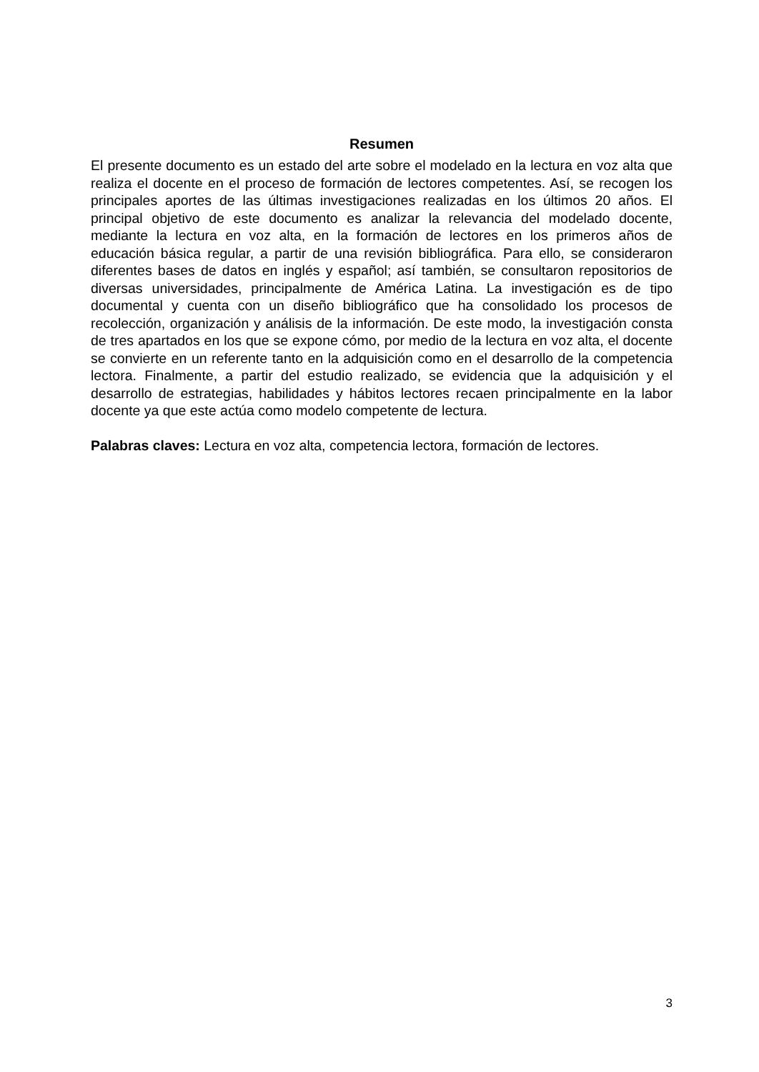Resumen
El presente documento es un estado del arte sobre el modelado en la lectura en voz alta que realiza el docente en el proceso de formación de lectores competentes. Así, se recogen los principales aportes de las últimas investigaciones realizadas en los últimos 20 años. El principal objetivo de este documento es analizar la relevancia del modelado docente, mediante la lectura en voz alta, en la formación de lectores en los primeros años de educación básica regular, a partir de una revisión bibliográfica. Para ello, se consideraron diferentes bases de datos en inglés y español; así también, se consultaron repositorios de diversas universidades, principalmente de América Latina. La investigación es de tipo documental y cuenta con un diseño bibliográfico que ha consolidado los procesos de recolección, organización y análisis de la información. De este modo, la investigación consta de tres apartados en los que se expone cómo, por medio de la lectura en voz alta, el docente se convierte en un referente tanto en la adquisición como en el desarrollo de la competencia lectora. Finalmente, a partir del estudio realizado, se evidencia que la adquisición y el desarrollo de estrategias, habilidades y hábitos lectores recaen principalmente en la labor docente ya que este actúa como modelo competente de lectura.
Palabras claves: Lectura en voz alta, competencia lectora, formación de lectores.
3